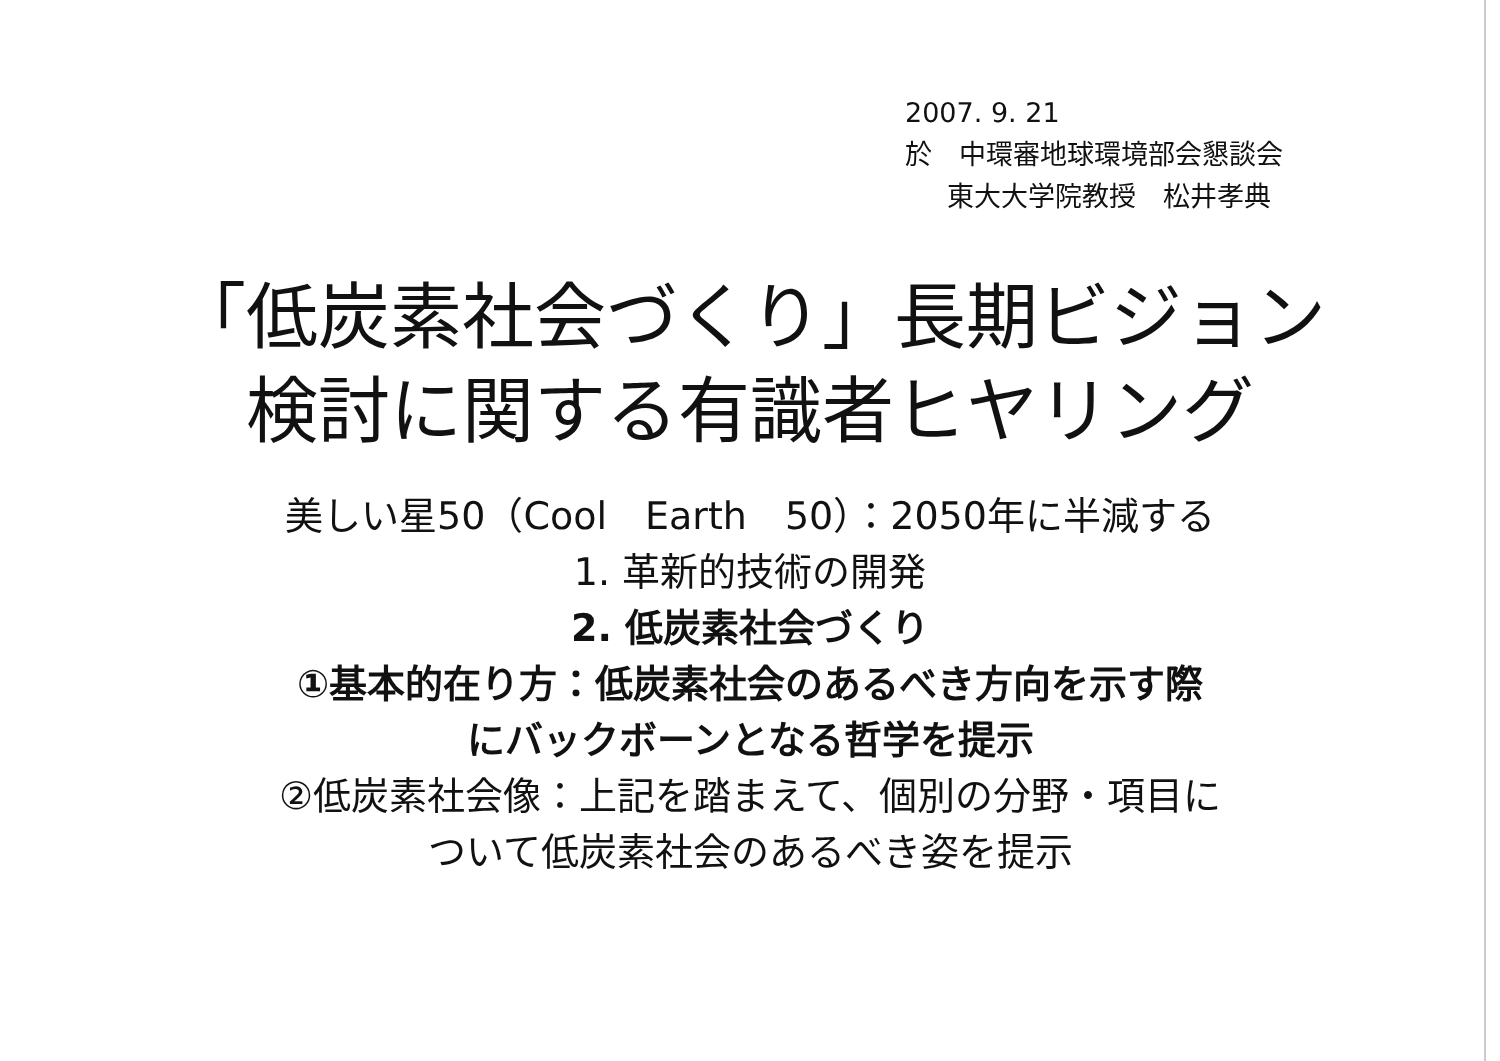2007. 9. 21
於　中環審地球環境部会懇談会
東大大学院教授　松井孝典
「低炭素社会づくり」長期ビジョン
検討に関する有識者ヒヤリング
美しい星50（Cool　Earth　50）：2050年に半減する
1. 革新的技術の開発
2. 低炭素社会づくり
①基本的在り方：低炭素社会のあるべき方向を示す際
にバックボーンとなる哲学を提示
②低炭素社会像：上記を踏まえて、個別の分野・項目に
ついて低炭素社会のあるべき姿を提示